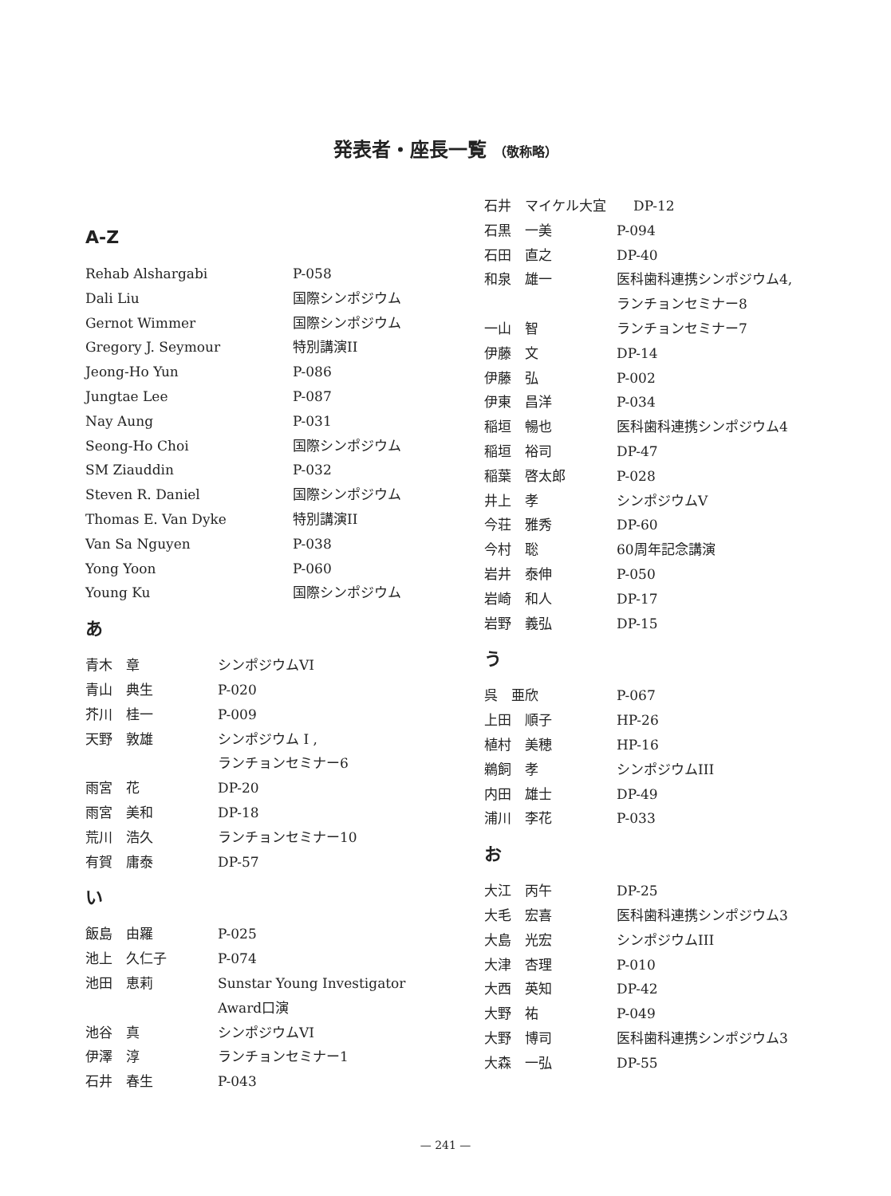発表者・座長一覧 （敬称略）
A-Z
| Rehab Alshargabi | P-058 |
| Dali Liu | 国際シンポジウム |
| Gernot Wimmer | 国際シンポジウム |
| Gregory J. Seymour | 特別講演II |
| Jeong-Ho Yun | P-086 |
| Jungtae Lee | P-087 |
| Nay Aung | P-031 |
| Seong-Ho Choi | 国際シンポジウム |
| SM Ziauddin | P-032 |
| Steven R. Daniel | 国際シンポジウム |
| Thomas E. Van Dyke | 特別講演II |
| Van Sa Nguyen | P-038 |
| Yong Yoon | P-060 |
| Young Ku | 国際シンポジウム |
あ
| 青木 章 | シンポジウムVI |
| 青山 典生 | P-020 |
| 芥川 桂一 | P-009 |
| 天野 敦雄 | シンポジウム I , ランチョンセミナー6 |
| 雨宮 花 | DP-20 |
| 雨宮 美和 | DP-18 |
| 荒川 浩久 | ランチョンセミナー10 |
| 有賀 庸泰 | DP-57 |
い
| 飯島 由羅 | P-025 |
| 池上 久仁子 | P-074 |
| 池田 恵莉 | Sunstar Young Investigator Award口演 |
| 池谷 真 | シンポジウムVI |
| 伊澤 淳 | ランチョンセミナー1 |
| 石井 春生 | P-043 |
| 石井 マイケル大宜 DP-12 | |
| 石黒 一美 | P-094 |
| 石田 直之 | DP-40 |
| 和泉 雄一 | 医科歯科連携シンポジウム4, ランチョンセミナー8 |
| 一山 智 | ランチョンセミナー7 |
| 伊藤 文 | DP-14 |
| 伊藤 弘 | P-002 |
| 伊東 昌洋 | P-034 |
| 稲垣 暢也 | 医科歯科連携シンポジウム4 |
| 稲垣 裕司 | DP-47 |
| 稲葉 啓太郎 | P-028 |
| 井上 孝 | シンポジウムV |
| 今荘 雅秀 | DP-60 |
| 今村 聡 | 60周年記念講演 |
| 岩井 泰伸 | P-050 |
| 岩崎 和人 | DP-17 |
| 岩野 義弘 | DP-15 |
う
| 呉 亜欣 | P-067 |
| 上田 順子 | HP-26 |
| 植村 美穂 | HP-16 |
| 鵜飼 孝 | シンポジウムIII |
| 内田 雄士 | DP-49 |
| 浦川 李花 | P-033 |
お
| 大江 丙午 | DP-25 |
| 大毛 宏喜 | 医科歯科連携シンポジウム3 |
| 大島 光宏 | シンポジウムIII |
| 大津 杏理 | P-010 |
| 大西 英知 | DP-42 |
| 大野 祐 | P-049 |
| 大野 博司 | 医科歯科連携シンポジウム3 |
| 大森 一弘 | DP-55 |
— 241 —